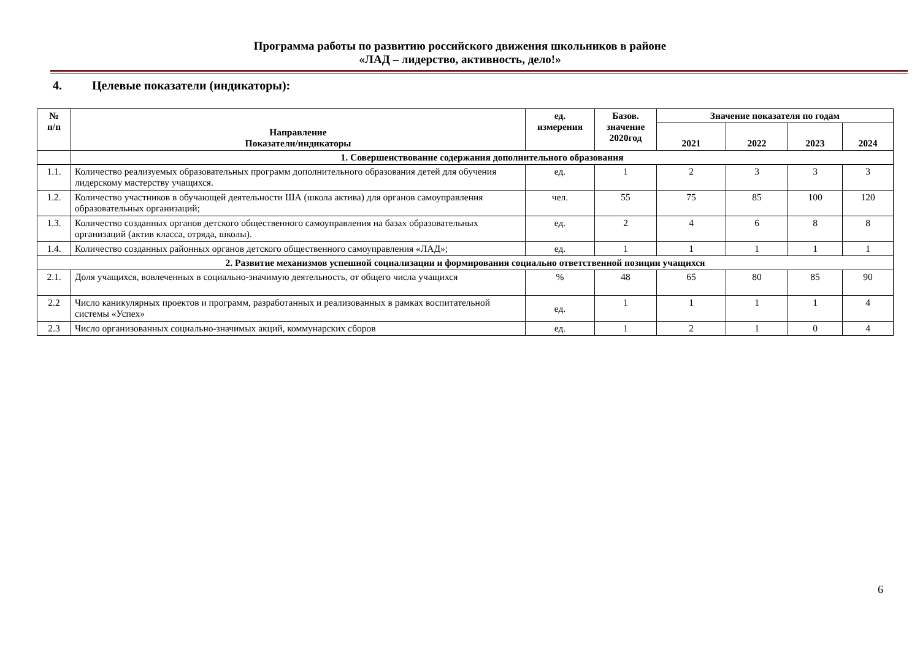Программа работы по развитию российского движения школьников в районе
«ЛАД – лидерство, активность, дело!»
4. Целевые показатели (индикаторы):
| № п/п | Направление Показатели/индикаторы | ед. измерения | Базов. значение 2020год | Значение показателя по годам | | | |
| --- | --- | --- | --- | --- | --- | --- | --- |
| | | | | 2021 | 2022 | 2023 | 2024 |
| | 1. Совершенствование содержания дополнительного образования | | | | | | |
| 1.1. | Количество реализуемых образовательных программ дополнительного образования детей для обучения лидерскому мастерству учащихся. | ед. | 1 | 2 | 3 | 3 | 3 |
| 1.2. | Количество участников в обучающей деятельности ША (школа актива) для органов самоуправления образовательных организаций; | чел. | 55 | 75 | 85 | 100 | 120 |
| 1.3. | Количество созданных органов детского общественного самоуправления на базах образовательных организаций (актив класса, отряда, школы). | ед. | 2 | 4 | 6 | 8 | 8 |
| 1.4. | Количество созданных районных органов детского общественного самоуправления «ЛАД»; | ед. | 1 | 1 | 1 | 1 | 1 |
| 2. Развитие механизмов успешной социализации и формирования социально ответственной позиции учащихся | | | | | | | |
| 2.1. | Доля учащихся, вовлеченных в социально-значимую деятельность, от общего числа учащихся | % | 48 | 65 | 80 | 85 | 90 |
| 2.2 | Число каникулярных проектов и программ, разработанных и реализованных в рамках воспитательной системы «Успех» | ед. | 1 | 1 | 1 | 1 | 4 |
| 2.3 | Число организованных социально-значимых акций, коммунарских сборов | ед. | 1 | 2 | 1 | 0 | 4 |
6